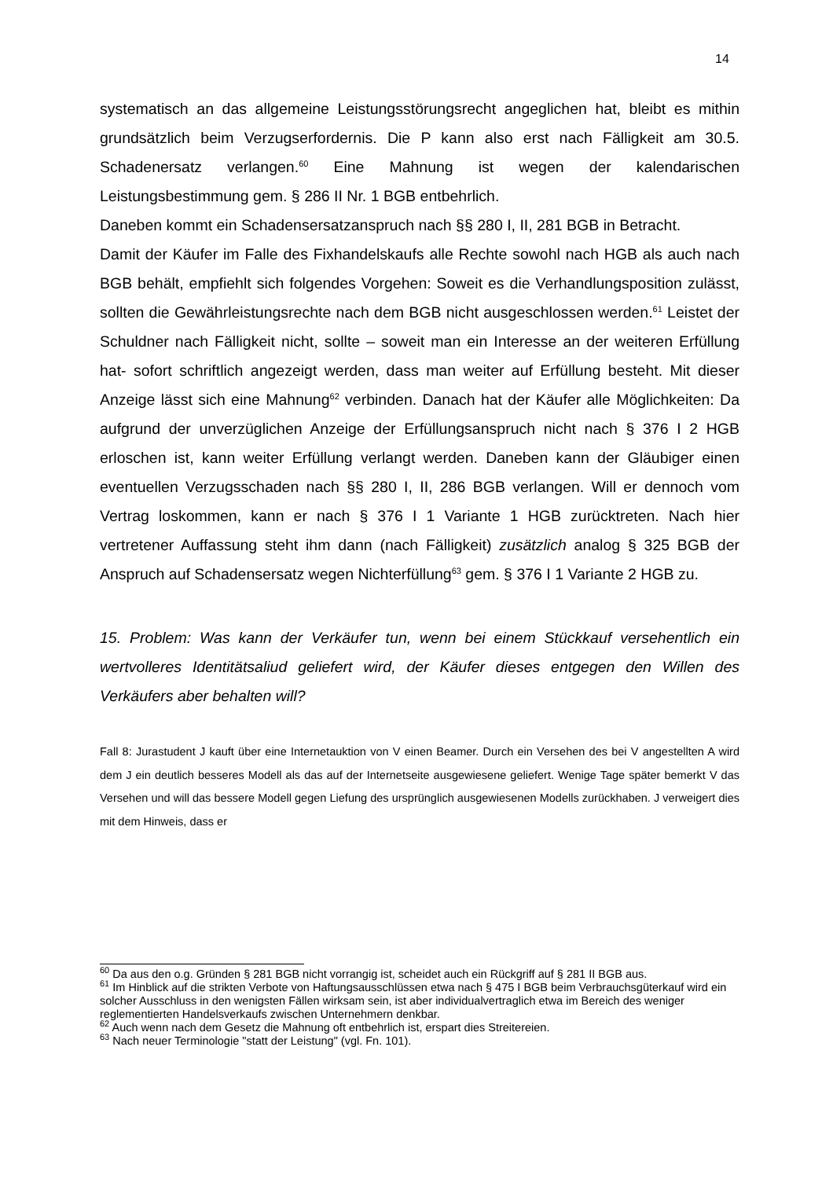14
systematisch an das allgemeine Leistungsstörungsrecht angeglichen hat, bleibt es mithin grundsätzlich beim Verzugserfordernis. Die P kann also erst nach Fälligkeit am 30.5. Schadenersatz verlangen.<sup>60</sup> Eine Mahnung ist wegen der kalendarischen Leistungsbestimmung gem. § 286 II Nr. 1 BGB entbehrlich.
Daneben kommt ein Schadensersatzanspruch nach §§ 280 I, II, 281 BGB in Betracht.
Damit der Käufer im Falle des Fixhandelskaufs alle Rechte sowohl nach HGB als auch nach BGB behält, empfiehlt sich folgendes Vorgehen: Soweit es die Verhandlungsposition zulässt, sollten die Gewährleistungsrechte nach dem BGB nicht ausgeschlossen werden.<sup>61</sup> Leistet der Schuldner nach Fälligkeit nicht, sollte – soweit man ein Interesse an der weiteren Erfüllung hat- sofort schriftlich angezeigt werden, dass man weiter auf Erfüllung besteht. Mit dieser Anzeige lässt sich eine Mahnung<sup>62</sup> verbinden. Danach hat der Käufer alle Möglichkeiten: Da aufgrund der unverzüglichen Anzeige der Erfüllungsanspruch nicht nach § 376 I 2 HGB erloschen ist, kann weiter Erfüllung verlangt werden. Daneben kann der Gläubiger einen eventuellen Verzugsschaden nach §§ 280 I, II, 286 BGB verlangen. Will er dennoch vom Vertrag loskommen, kann er nach § 376 I 1 Variante 1 HGB zurücktreten. Nach hier vertretener Auffassung steht ihm dann (nach Fälligkeit) zusätzlich analog § 325 BGB der Anspruch auf Schadensersatz wegen Nichterfüllung<sup>63</sup> gem. § 376 I 1 Variante 2 HGB zu.
15. Problem: Was kann der Verkäufer tun, wenn bei einem Stückkauf versehentlich ein wertvolleres Identitätsaliud geliefert wird, der Käufer dieses entgegen den Willen des Verkäufers aber behalten will?
Fall 8: Jurastudent J kauft über eine Internetauktion von V einen Beamer. Durch ein Versehen des bei V angestellten A wird dem J ein deutlich besseres Modell als das auf der Internetseite ausgewiesene geliefert. Wenige Tage später bemerkt V das Versehen und will das bessere Modell gegen Liefung des ursprünglich ausgewiesenen Modells zurückhaben. J verweigert dies mit dem Hinweis, dass er
<sup>60</sup> Da aus den o.g. Gründen § 281 BGB nicht vorrangig ist, scheidet auch ein Rückgriff auf § 281 II BGB aus.
<sup>61</sup> Im Hinblick auf die strikten Verbote von Haftungsausschlüssen etwa nach § 475 I BGB beim Verbrauchsgüterkauf wird ein solcher Ausschluss in den wenigsten Fällen wirksam sein, ist aber individualvertraglich etwa im Bereich des weniger reglementierten Handelsverkaufs zwischen Unternehmern denkbar.
<sup>62</sup> Auch wenn nach dem Gesetz die Mahnung oft entbehrlich ist, erspart dies Streitereien.
<sup>63</sup> Nach neuer Terminologie "statt der Leistung" (vgl. Fn. 101).